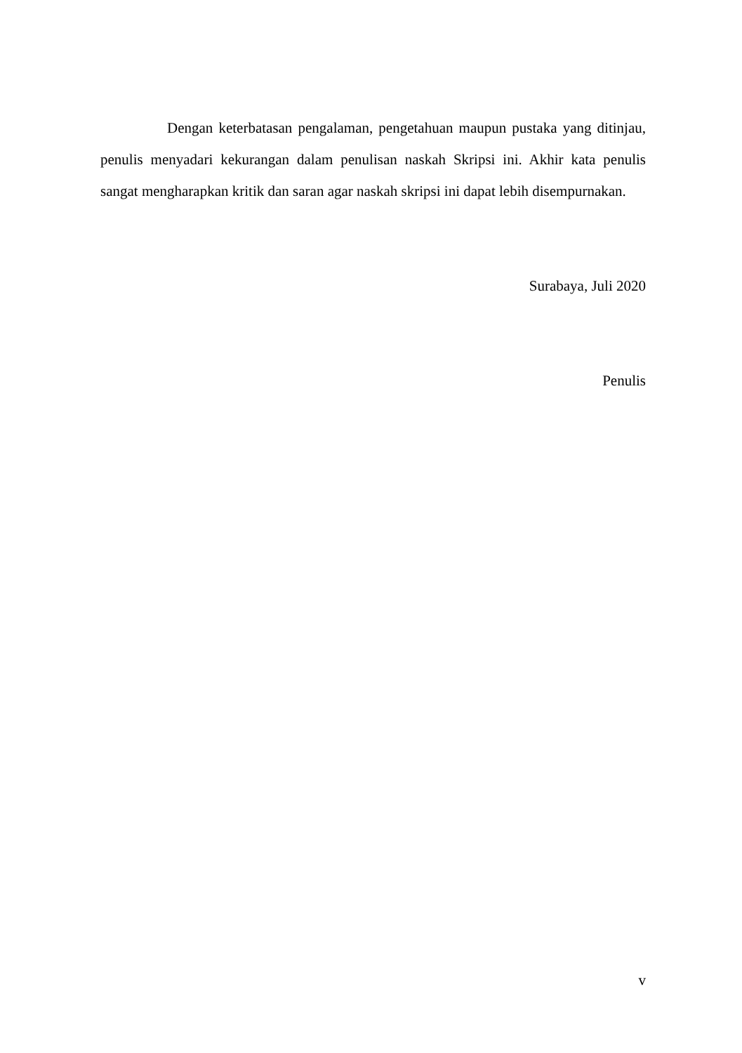Dengan keterbatasan pengalaman, pengetahuan maupun pustaka yang ditinjau, penulis menyadari kekurangan dalam penulisan naskah Skripsi ini. Akhir kata penulis sangat mengharapkan kritik dan saran agar naskah skripsi ini dapat lebih disempurnakan.
Surabaya, Juli 2020
Penulis
v